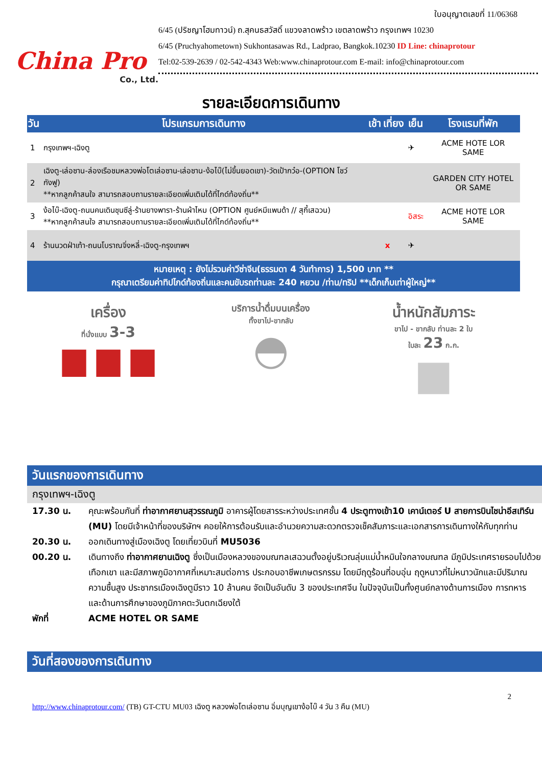China Pro
Co., Ltd.
ใบอนุญาตเลขที่ 11/06368
6/45 (ปริชญาโฮมทาวน์) ถ.สุคนธสวัสดิ์ แขวงลาดพร้าว เขตลาดพร้าว กรุงเทพฯ 10230
6/45 (Pruchyahometown) Sukhontasawas Rd., Ladprao, Bangkok.10230 ID Line: chinaprotour
Tel:02-539-2639 / 02-542-4343 Web:www.chinaprotour.com E-mail: info@chinaprotour.com
รายละเอียดการเดินทาง
| วัน | โปรแกรมการเดินทาง | เช้า | เที่ยง | เย็น | โรงแรมที่พัก |
| --- | --- | --- | --- | --- | --- |
| 1 | กรุงเทพฯ-เฉิงตู | | | ✈ | ACME HOTE LOR SAME |
| 2 | เฉิงตู-เล่อซาน-ล่องเรือชมหลวงพ่อโตเล่อซาน-เล่อซาน-ง้อไบ๊(ไม่ขึ้นยอดเขา)-วัดเป้ากว๋อ-(OPTION โชว์กังฟู) **หากลูกค้าสนใจ สามารถสอบถามรายละเอียดเพิ่มเติมได้ที่ไกด์ท้องถิ่น** | | | | GARDEN CITY HOTEL OR SAME |
| 3 | ง้อไบ๊-เฉิงตู-ถนนคนเดินชุนซีลู่-ร้านยางพารา-ร้านผ้าไหม (OPTION ศูนย์หมีแพนด้า // สุกี้เสฉวน) **หากลูกค้าสนใจ สามารถสอบถามรายละเอียดเพิ่มเติมได้ที่ไกด์ท้องถิ่น** | | | อิสระ | ACME HOTE LOR SAME |
| 4 | ร้านนวดฝ่าเท้า-ถนนโบราณจิ่งหลี่-เฉิงตู-กรุงเทพฯ | | x | ✈ | |
หมายเหตุ : ยังไม่รวมค่าวีซ่าจีน(ธรรมดา 4 วันทำการ) 1,500 บาท **
กรุณาเตรียมค่าทิปไกด์ท้องถิ่นและคนขับรถท่านละ 240 หยวน /ท่าน/ทริป **เด็กเก็บเท่าผู้ใหญ่**
เครื่อง
ที่นั่งแบบ 3-3
▆ ▆ ▆
บริการน้ำดื่มบนเครื่อง
ทั้งขาไป-ขากลับ
◓
น้ำหนักสัมภาระ
ขาไป - ขากลับ ท่านละ 2 ใบ
ใบละ 23 ก.ก.
■
วันแรกของการเดินทาง
กรุงเทพฯ-เฉิงตู
17.30 น. คุณะพร้อมกันที่ ท่าอากาศยานสุวรรณภูมิ อาคารผู้โดยสารระหว่างประเทศชั้น 4 ประตูทางเข้า10 เคาน์เตอร์ U สายการบินไชน่าอีสเทิร์น (MU) โดยมีเจ้าหน้าที่ของบริษัทฯ คอยให้การต้อนรับและอำนวยความสะดวกตรวจเช็คสัมภาระและเอกสารการเดินทางให้กับทุกท่าน
20.30 น. ออกเดินทางสู่เมืองเฉิงตู โดยเที่ยวบินที่ MU5036
00.20 น. เดินทางถึง ท่าอากาศยานเฉิงตู ซึ่งเป็นเมืองหลวงของมณฑลเสฉวนตั้งอยู่บริเวณลุ่มแม่น้ำหมินใจกลางมณฑล มีภูมิประเทศรายรอบไปด้วยเทือกเขา และมีสภาพภูมิอากาศที่เหมาะสมต่อการ ประกอบอาชีพเกษตรกรรม โดยมีฤดูร้อนที่อบอุ่น ฤดูหนาวที่ไม่หนาวนักและมีปริมาณความชื้นสูง ประชากรเมืองเฉิงตูมีราว 10 ล้านคน จัดเป็นอันดับ 3 ของประเทศจีน ในปัจจุบันเป็นทั้งศูนย์กลางด้านการเมือง การทหาร และด้านการศึกษาของภูมิภาคตะวันตกเฉียงใต้
พักที่ ACME HOTEL OR SAME
วันที่สองของการเดินทาง
2
http://www.chinaprotour.com/ (TB) GT-CTU MU03 เฉิงตู หลวงพ่อโตเล่อซาน อิ่มบุญเขาง้อไบ๊ 4 วัน 3 คืน (MU)